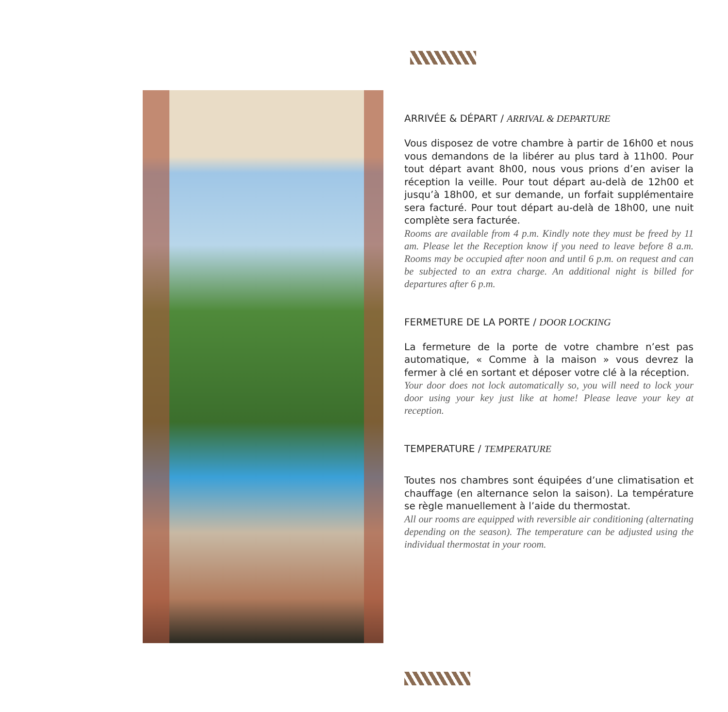ARRIVÉE & DÉPART / ARRIVAL & DEPARTURE
Vous disposez de votre chambre à partir de 16h00 et nous vous demandons de la libérer au plus tard à 11h00. Pour tout départ avant 8h00, nous vous prions d’en aviser la réception la veille. Pour tout départ au-delà de 12h00 et jusqu’à 18h00, et sur demande, un forfait supplémentaire sera facturé. Pour tout départ au-delà de 18h00, une nuit complète sera facturée.
Rooms are available from 4 p.m. Kindly note they must be freed by 11 am. Please let the Reception know if you need to leave before 8 a.m. Rooms may be occupied after noon and until 6 p.m. on request and can be subjected to an extra charge. An additional night is billed for departures after 6 p.m.
FERMETURE DE LA PORTE / DOOR LOCKING
La fermeture de la porte de votre chambre n’est pas automatique, « Comme à la maison » vous devrez la fermer à clé en sortant et déposer votre clé à la réception.
Your door does not lock automatically so, you will need to lock your door using your key just like at home! Please leave your key at reception.
TEMPERATURE / TEMPERATURE
Toutes nos chambres sont équipées d’une climatisation et chauffage (en alternance selon la saison). La température se règle manuellement à l’aide du thermostat.
All our rooms are equipped with reversible air conditioning (alternating depending on the season). The temperature can be adjusted using the individual thermostat in your room.